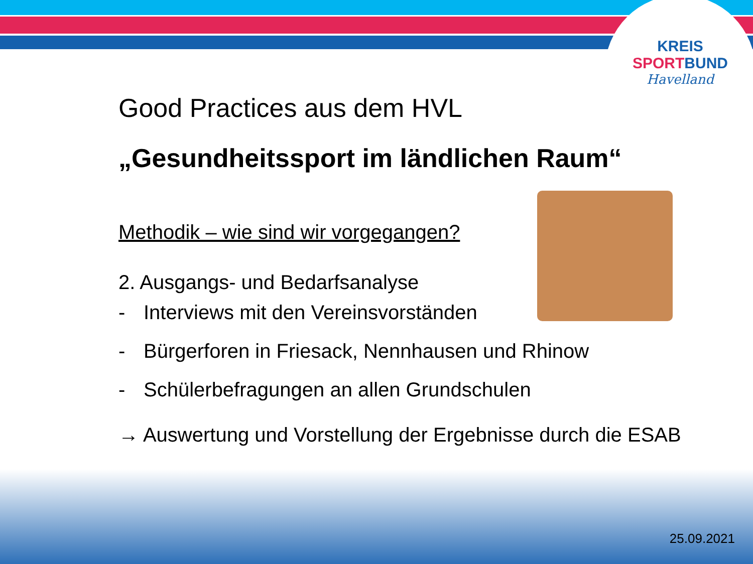KREIS
SPORTBUND
Havelland
Good Practices aus dem HVL
„Gesundheitssport im ländlichen Raum“
Methodik – wie sind wir vorgegangen?
2. Ausgangs- und Bedarfsanalyse
- Interviews mit den Vereinsvorständen
- Bürgerforen in Friesack, Nennhausen und Rhinow
- Schülerbefragungen an allen Grundschulen
→ Auswertung und Vorstellung der Ergebnisse durch die ESAB
25.09.2021